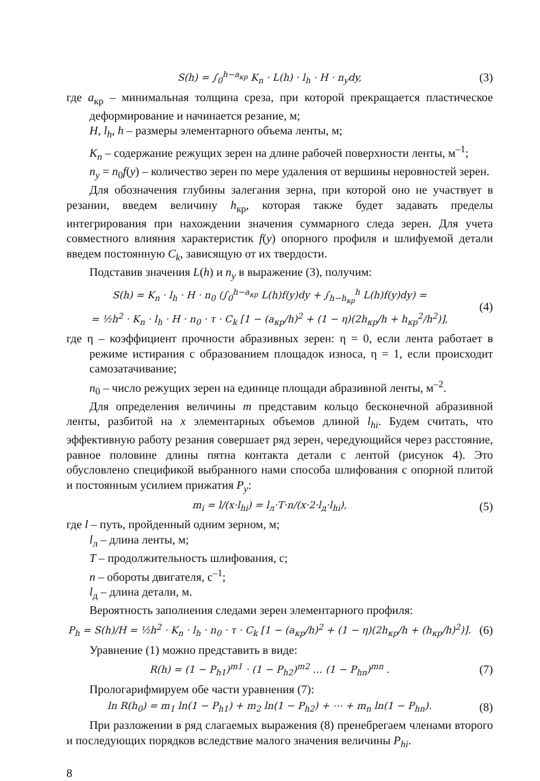S(h) = ∫<sub>0</sub><sup>h−a<sub>кр</sub></sup> K<sub>n</sub> · L(h) · l<sub>h</sub> · H · n<sub>y</sub>dy,
(3)
где a<sub>кр</sub> – минимальная толщина среза, при которой прекращается пластическое деформирование и начинается резание, м;
H, l<sub>h</sub>, h – размеры элементарного объема ленты, м;
K<sub>n</sub> – содержание режущих зерен на длине рабочей поверхности ленты, м<sup>–1</sup>;
n<sub>y</sub> = n<sub>0</sub>f(y) – количество зерен по мере удаления от вершины неровностей зерен.
Для обозначения глубины залегания зерна, при которой оно не участвует в резании, введем величину h<sub>кр</sub>, которая также будет задавать пределы интегрирования при нахождении значения суммарного следа зерен. Для учета совместного влияния характеристик f(y) опорного профиля и шлифуемой детали введем постоянную C<sub>k</sub>, зависящую от их твердости.
Подставив значения L(h) и n<sub>y</sub> в выражение (3), получим:
S(h) = K<sub>n</sub> · l<sub>h</sub> · H · n<sub>0</sub> (∫<sub>0</sub><sup>h−a<sub>кр</sub></sup> L(h)f(y)dy + ∫<sub>h−h<sub>кр</sub></sub><sup>h</sup> L(h)f(y)dy) =
= ½h<sup>2</sup> · K<sub>n</sub> · l<sub>h</sub> · H · n<sub>0</sub> · τ · C<sub>k</sub> [1 − (a<sub>кр</sub>/h)<sup>2</sup> + (1 − η)(2h<sub>кр</sub>/h + h<sub>кр</sub><sup>2</sup>/h<sup>2</sup>)],
(4)
где η – коэффициент прочности абразивных зерен: η = 0, если лента работает в режиме истирания с образованием площадок износа, η = 1, если происходит самозатачивание;
n<sub>0</sub> – число режущих зерен на единице площади абразивной ленты, м<sup>–2</sup>.
Для определения величины m представим кольцо бесконечной абразивной ленты, разбитой на x элементарных объемов длиной l<sub>hi</sub>. Будем считать, что эффективную работу резания совершает ряд зерен, чередующийся через расстояние, равное половине длины пятна контакта детали с лентой (рисунок 4). Это обусловлено спецификой выбранного нами способа шлифования с опорной плитой и постоянным усилием прижатия P<sub>y</sub>:
m<sub>i</sub> = l/(x·l<sub>hi</sub>) = l<sub>л</sub>·T·n/(x·2·l<sub>д</sub>·l<sub>hi</sub>),
(5)
где l – путь, пройденный одним зерном, м;
l<sub>л</sub> – длина ленты, м;
T – продолжительность шлифования, с;
n – обороты двигателя, с<sup>–1</sup>;
l<sub>д</sub> – длина детали, м.
Вероятность заполнения следами зерен элементарного профиля:
P<sub>h</sub> = S(h)/H = ½h<sup>2</sup> · K<sub>n</sub> · l<sub>h</sub> · n<sub>0</sub> · τ · C<sub>k</sub> [1 − (a<sub>кр</sub>/h)<sup>2</sup> + (1 − η)(2h<sub>кр</sub>/h + (h<sub>кр</sub>/h)<sup>2</sup>)].
(6)
Уравнение (1) можно представить в виде:
R(h) = (1 − P<sub>h1</sub>)<sup>m1</sup> · (1 − P<sub>h2</sub>)<sup>m2</sup> … (1 − P<sub>hn</sub>)<sup>mn</sup> .
(7)
Прологарифмируем обе части уравнения (7):
ln R(h<sub>0</sub>) = m<sub>1</sub> ln(1 − P<sub>h1</sub>) + m<sub>2</sub> ln(1 − P<sub>h2</sub>) + ⋯ + m<sub>n</sub> ln(1 − P<sub>hn</sub>).
(8)
При разложении в ряд слагаемых выражения (8) пренебрегаем членами второго и последующих порядков вследствие малого значения величины P<sub>hi</sub>.
8